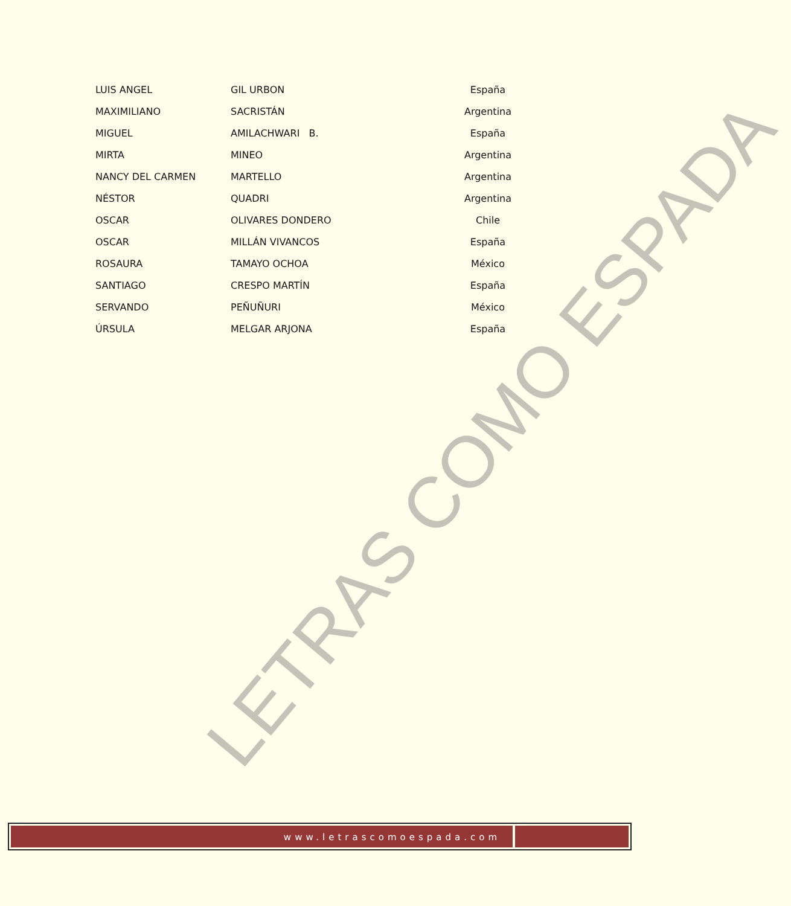LETRAS COMO ESPADA
| LUIS ANGEL | GIL URBON | España |
| MAXIMILIANO | SACRISTÁN | Argentina |
| MIGUEL | AMILACHWARI B. | España |
| MIRTA | MINEO | Argentina |
| NANCY DEL CARMEN | MARTELLO | Argentina |
| NÉSTOR | QUADRI | Argentina |
| OSCAR | OLIVARES DONDERO | Chile |
| OSCAR | MILLÁN VIVANCOS | España |
| ROSAURA | TAMAYO OCHOA | México |
| SANTIAGO | CRESPO MARTÍN | España |
| SERVANDO | PEÑUÑURI | México |
| ÚRSULA | MELGAR ARJONA | España |
www.letrascomoespada.com